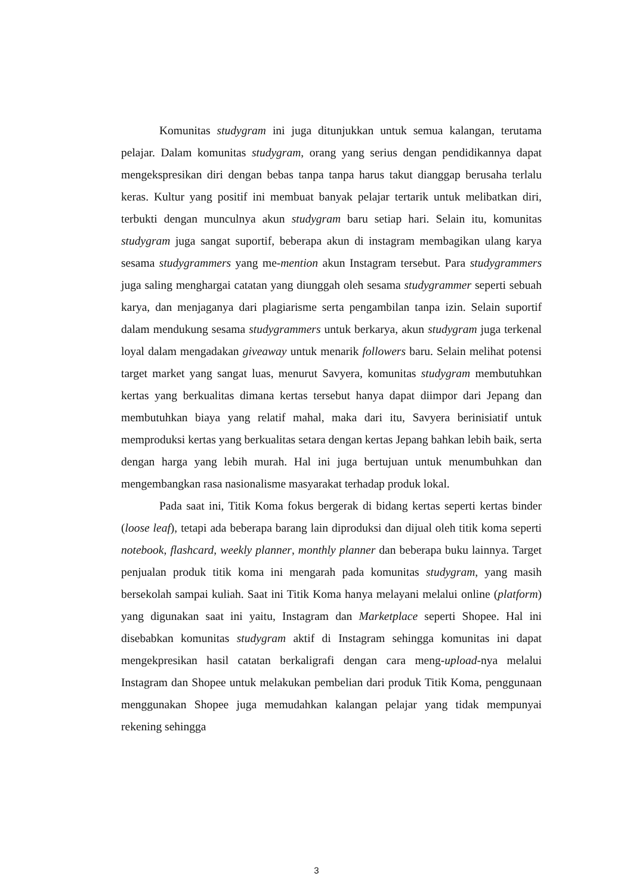Komunitas studygram ini juga ditunjukkan untuk semua kalangan, terutama pelajar. Dalam komunitas studygram, orang yang serius dengan pendidikannya dapat mengekspresikan diri dengan bebas tanpa tanpa harus takut dianggap berusaha terlalu keras. Kultur yang positif ini membuat banyak pelajar tertarik untuk melibatkan diri, terbukti dengan munculnya akun studygram baru setiap hari. Selain itu, komunitas studygram juga sangat suportif, beberapa akun di instagram membagikan ulang karya sesama studygrammers yang me-mention akun Instagram tersebut. Para studygrammers juga saling menghargai catatan yang diunggah oleh sesama studygrammer seperti sebuah karya, dan menjaganya dari plagiarisme serta pengambilan tanpa izin. Selain suportif dalam mendukung sesama studygrammers untuk berkarya, akun studygram juga terkenal loyal dalam mengadakan giveaway untuk menarik followers baru. Selain melihat potensi target market yang sangat luas, menurut Savyera, komunitas studygram membutuhkan kertas yang berkualitas dimana kertas tersebut hanya dapat diimpor dari Jepang dan membutuhkan biaya yang relatif mahal, maka dari itu, Savyera berinisiatif untuk memproduksi kertas yang berkualitas setara dengan kertas Jepang bahkan lebih baik, serta dengan harga yang lebih murah. Hal ini juga bertujuan untuk menumbuhkan dan mengembangkan rasa nasionalisme masyarakat terhadap produk lokal.
Pada saat ini, Titik Koma fokus bergerak di bidang kertas seperti kertas binder (loose leaf), tetapi ada beberapa barang lain diproduksi dan dijual oleh titik koma seperti notebook, flashcard, weekly planner, monthly planner dan beberapa buku lainnya. Target penjualan produk titik koma ini mengarah pada komunitas studygram, yang masih bersekolah sampai kuliah. Saat ini Titik Koma hanya melayani melalui online (platform) yang digunakan saat ini yaitu, Instagram dan Marketplace seperti Shopee. Hal ini disebabkan komunitas studygram aktif di Instagram sehingga komunitas ini dapat mengekpresikan hasil catatan berkaligrafi dengan cara meng-upload-nya melalui Instagram dan Shopee untuk melakukan pembelian dari produk Titik Koma, penggunaan menggunakan Shopee juga memudahkan kalangan pelajar yang tidak mempunyai rekening sehingga
3